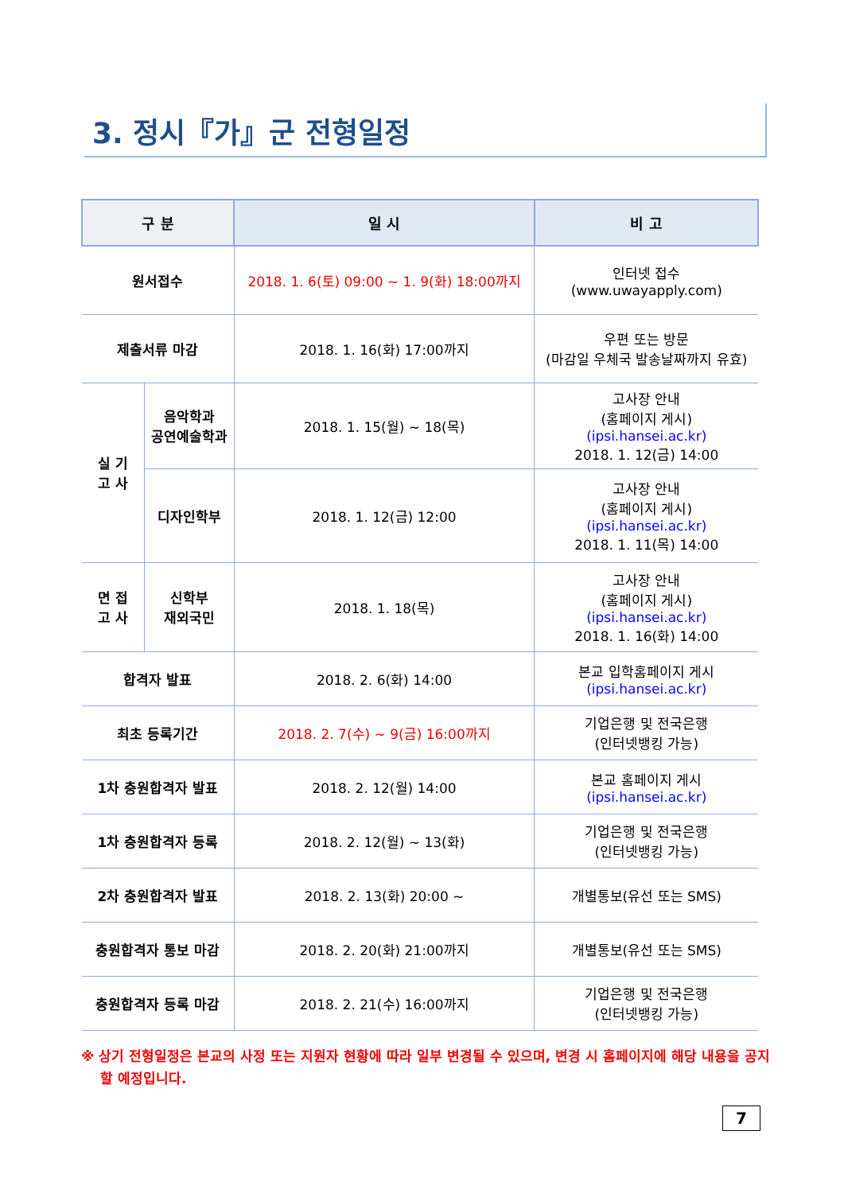3. 정시『가』군 전형일정
| 구 분 | | 일 시 | 비 고 |
| --- | --- | --- | --- |
| 원서접수 | | 2018. 1. 6(토) 09:00 ~ 1. 9(화) 18:00까지 | 인터넷 접수 (www.uwayapply.com) |
| 제출서류 마감 | | 2018. 1. 16(화) 17:00까지 | 우편 또는 방문 (마감일 우체국 발송날짜까지 유효) |
| 실 기 고 사 | 음악학과 공연예술학과 | 2018. 1. 15(월) ~ 18(목) | 고사장 안내 (홈페이지 게시) (ipsi.hansei.ac.kr) 2018. 1. 12(금) 14:00 |
| | 디자인학부 | 2018. 1. 12(금) 12:00 | 고사장 안내 (홈페이지 게시) (ipsi.hansei.ac.kr) 2018. 1. 11(목) 14:00 |
| 면 접 고 사 | 신학부 재외국민 | 2018. 1. 18(목) | 고사장 안내 (홈페이지 게시) (ipsi.hansei.ac.kr) 2018. 1. 16(화) 14:00 |
| 합격자 발표 | | 2018. 2. 6(화) 14:00 | 본교 입학홈페이지 게시 (ipsi.hansei.ac.kr) |
| 최초 등록기간 | | 2018. 2. 7(수) ~ 9(금) 16:00까지 | 기업은행 및 전국은행 (인터넷뱅킹 가능) |
| 1차 충원합격자 발표 | | 2018. 2. 12(월) 14:00 | 본교 홈페이지 게시 (ipsi.hansei.ac.kr) |
| 1차 충원합격자 등록 | | 2018. 2. 12(월) ~ 13(화) | 기업은행 및 전국은행 (인터넷뱅킹 가능) |
| 2차 충원합격자 발표 | | 2018. 2. 13(화) 20:00 ~ | 개별통보(유선 또는 SMS) |
| 충원합격자 통보 마감 | | 2018. 2. 20(화) 21:00까지 | 개별통보(유선 또는 SMS) |
| 충원합격자 등록 마감 | | 2018. 2. 21(수) 16:00까지 | 기업은행 및 전국은행 (인터넷뱅킹 가능) |
※ 상기 전형일정은 본교의 사정 또는 지원자 현황에 따라 일부 변경될 수 있으며, 변경 시 홈페이지에 해당 내용을 공지할 예정입니다.
7